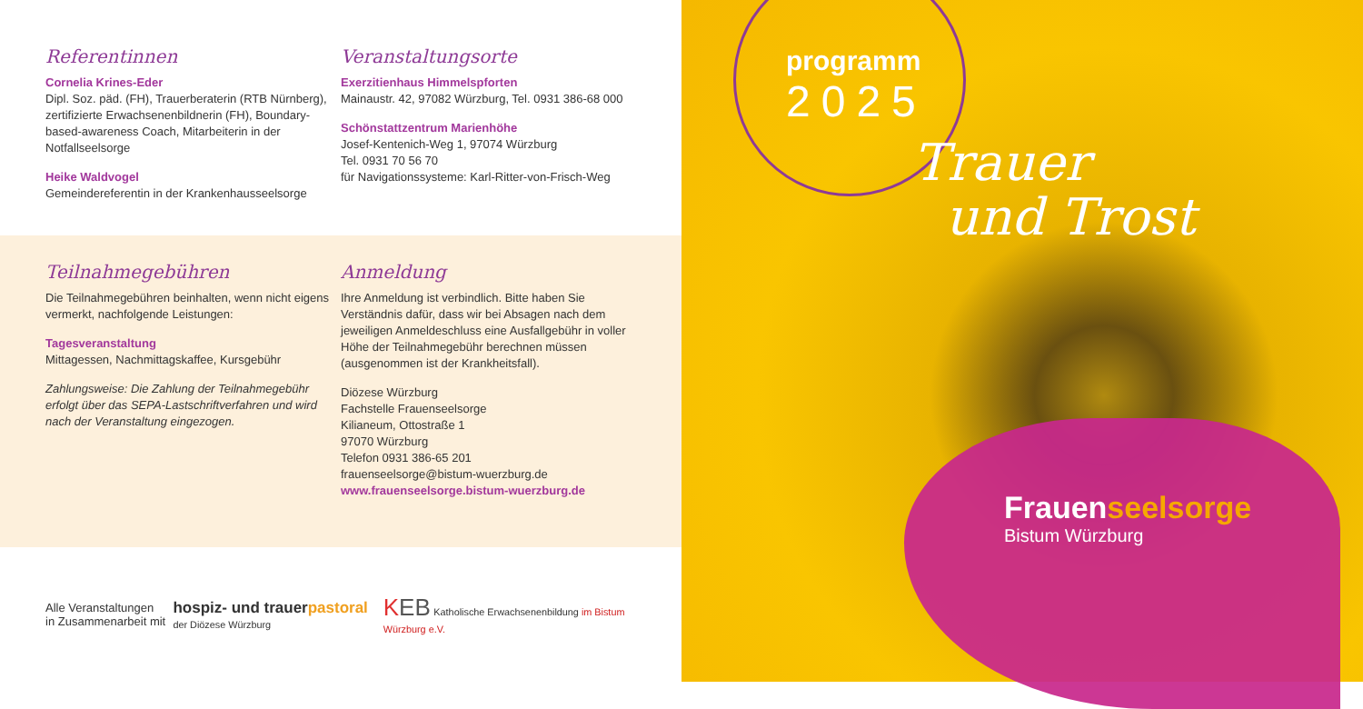Referentinnen
Cornelia Krines-Eder
Dipl. Soz. päd. (FH), Trauerberaterin (RTB Nürnberg), zertifizierte Erwachsenenbildnerin (FH), Boundary-based-awareness Coach, Mitarbeiterin in der Notfallseelsorge
Heike Waldvogel
Gemeindereferentin in der Krankenhausseelsorge
Veranstaltungsorte
Exerzitienhaus Himmelspforten
Mainaustr. 42, 97082 Würzburg, Tel. 0931 386-68 000
Schönstattzentrum Marienhöhe
Josef-Kentenich-Weg 1, 97074 Würzburg
Tel. 0931 70 56 70
für Navigationssysteme: Karl-Ritter-von-Frisch-Weg
Teilnahmegebühren
Die Teilnahmegebühren beinhalten, wenn nicht eigens vermerkt, nachfolgende Leistungen:
Tagesveranstaltung
Mittagessen, Nachmittagskaffee, Kursgebühr
Zahlungsweise: Die Zahlung der Teilnahmegebühr erfolgt über das SEPA-Lastschriftverfahren und wird nach der Veranstaltung eingezogen.
Anmeldung
Ihre Anmeldung ist verbindlich. Bitte haben Sie Verständnis dafür, dass wir bei Absagen nach dem jeweiligen Anmeldeschluss eine Ausfallgebühr in voller Höhe der Teilnahmegebühr berechnen müssen (ausgenommen ist der Krankheitsfall).
Diözese Würzburg
Fachstelle Frauenseelsorge
Kilianeum, Ottostraße 1
97070 Würzburg
Telefon 0931 386-65 201
frauenseelsorge@bistum-wuerzburg.de
www.frauenseelsorge.bistum-wuerzburg.de
Alle Veranstaltungen
in Zusammenarbeit mit
hospiz- und trauerpastoral
der Diözese Würzburg
KEB Katholische Erwachsenenbildung im Bistum Würzburg e.V.
programm
2025
Trauer
und Trost
Frauenseelsorge
Bistum Würzburg